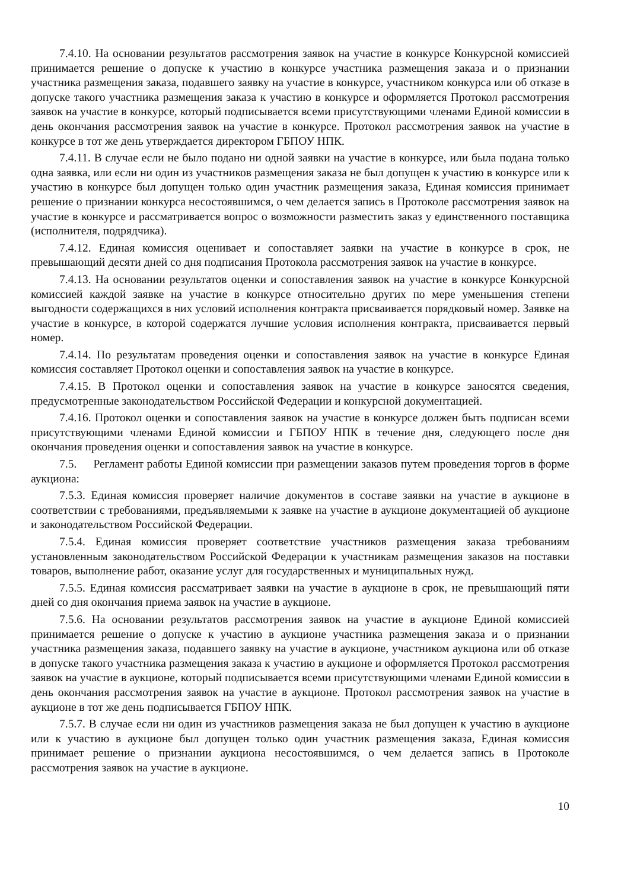7.4.10. На основании результатов рассмотрения заявок на участие в конкурсе Конкурсной комиссией принимается решение о допуске к участию в конкурсе участника размещения заказа и о признании участника размещения заказа, подавшего заявку на участие в конкурсе, участником конкурса или об отказе в допуске такого участника размещения заказа к участию в конкурсе и оформляется Протокол рассмотрения заявок на участие в конкурсе, который подписывается всеми присутствующими членами Единой комиссии в день окончания рассмотрения заявок на участие в конкурсе. Протокол рассмотрения заявок на участие в конкурсе в тот же день утверждается директором ГБПОУ НПК.
7.4.11. В случае если не было подано ни одной заявки на участие в конкурсе, или была подана только одна заявка, или если ни один из участников размещения заказа не был допущен к участию в конкурсе или к участию в конкурсе был допущен только один участник размещения заказа, Единая комиссия принимает решение о признании конкурса несостоявшимся, о чем делается запись в Протоколе рассмотрения заявок на участие в конкурсе и рассматривается вопрос о возможности разместить заказ у единственного поставщика (исполнителя, подрядчика).
7.4.12. Единая комиссия оценивает и сопоставляет заявки на участие в конкурсе в срок, не превышающий десяти дней со дня подписания Протокола рассмотрения заявок на участие в конкурсе.
7.4.13. На основании результатов оценки и сопоставления заявок на участие в конкурсе Конкурсной комиссией каждой заявке на участие в конкурсе относительно других по мере уменьшения степени выгодности содержащихся в них условий исполнения контракта присваивается порядковый номер. Заявке на участие в конкурсе, в которой содержатся лучшие условия исполнения контракта, присваивается первый номер.
7.4.14. По результатам проведения оценки и сопоставления заявок на участие в конкурсе Единая комиссия составляет Протокол оценки и сопоставления заявок на участие в конкурсе.
7.4.15. В Протокол оценки и сопоставления заявок на участие в конкурсе заносятся сведения, предусмотренные законодательством Российской Федерации и конкурсной документацией.
7.4.16. Протокол оценки и сопоставления заявок на участие в конкурсе должен быть подписан всеми присутствующими членами Единой комиссии и ГБПОУ НПК в течение дня, следующего после дня окончания проведения оценки и сопоставления заявок на участие в конкурсе.
7.5. Регламент работы Единой комиссии при размещении заказов путем проведения торгов в форме аукциона:
7.5.3. Единая комиссия проверяет наличие документов в составе заявки на участие в аукционе в соответствии с требованиями, предъявляемыми к заявке на участие в аукционе документацией об аукционе и законодательством Российской Федерации.
7.5.4. Единая комиссия проверяет соответствие участников размещения заказа требованиям установленным законодательством Российской Федерации к участникам размещения заказов на поставки товаров, выполнение работ, оказание услуг для государственных и муниципальных нужд.
7.5.5. Единая комиссия рассматривает заявки на участие в аукционе в срок, не превышающий пяти дней со дня окончания приема заявок на участие в аукционе.
7.5.6. На основании результатов рассмотрения заявок на участие в аукционе Единой комиссией принимается решение о допуске к участию в аукционе участника размещения заказа и о признании участника размещения заказа, подавшего заявку на участие в аукционе, участником аукциона или об отказе в допуске такого участника размещения заказа к участию в аукционе и оформляется Протокол рассмотрения заявок на участие в аукционе, который подписывается всеми присутствующими членами Единой комиссии в день окончания рассмотрения заявок на участие в аукционе. Протокол рассмотрения заявок на участие в аукционе в тот же день подписывается ГБПОУ НПК.
7.5.7. В случае если ни один из участников размещения заказа не был допущен к участию в аукционе или к участию в аукционе был допущен только один участник размещения заказа, Единая комиссия принимает решение о признании аукциона несостоявшимся, о чем делается запись в Протоколе рассмотрения заявок на участие в аукционе.
10